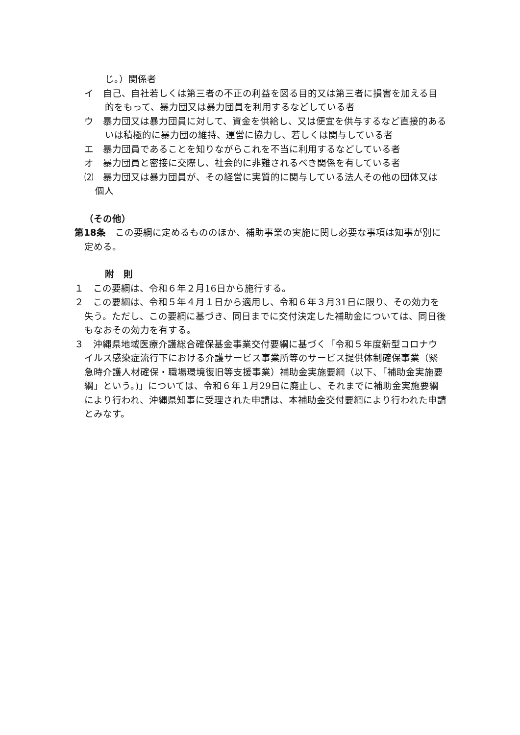じ。）関係者
イ　自己、自社若しくは第三者の不正の利益を図る目的又は第三者に損害を加える目的をもって、暴力団又は暴力団員を利用するなどしている者
ウ　暴力団又は暴力団員に対して、資金を供給し、又は便宜を供与するなど直接的あるいは積極的に暴力団の維持、運営に協力し、若しくは関与している者
エ　暴力団員であることを知りながらこれを不当に利用するなどしている者
オ　暴力団員と密接に交際し、社会的に非難されるべき関係を有している者
⑵　暴力団又は暴力団員が、その経営に実質的に関与している法人その他の団体又は個人
（その他）
第18条　この要綱に定めるもののほか、補助事業の実施に関し必要な事項は知事が別に定める。
附　則
１　この要綱は、令和６年２月16日から施行する。
２　この要綱は、令和５年４月１日から適用し、令和６年３月31日に限り、その効力を失う。ただし、この要綱に基づき、同日までに交付決定した補助金については、同日後もなおその効力を有する。
３　沖縄県地域医療介護総合確保基金事業交付要綱に基づく「令和５年度新型コロナウイルス感染症流行下における介護サービス事業所等のサービス提供体制確保事業（緊急時介護人材確保・職場環境復旧等支援事業）補助金実施要綱（以下、「補助金実施要綱」という。)」については、令和６年１月29日に廃止し、それまでに補助金実施要綱により行われ、沖縄県知事に受理された申請は、本補助金交付要綱により行われた申請とみなす。